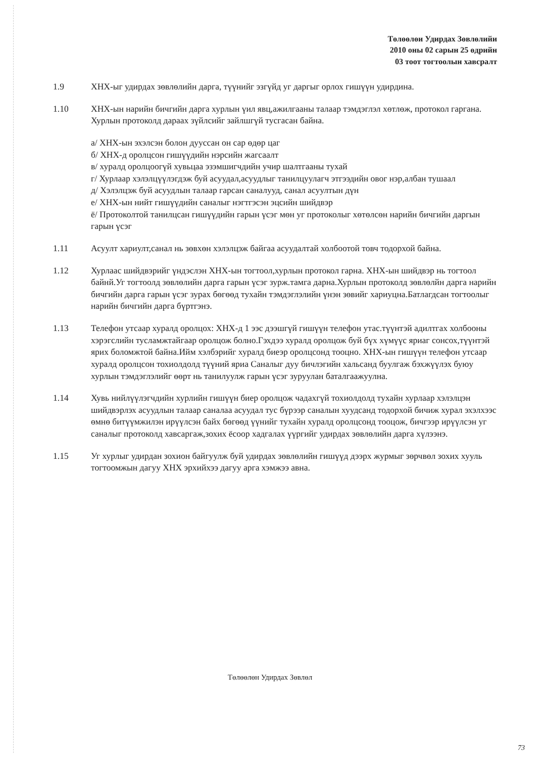Төлөөлөи Удирдах Зөвлөлийи
2010 оны 02 сарын 25 өдрийн
03 тоот тогтоолын хавсралт
1.9 ХНХ-ыг удирдах зөвлөлийн дарга, түүнийг эзгүйд уг даргыг орлох гишүүн удирдина.
1.10 ХНХ-ын нарийн бичгийн дарга хурлын үил явц,ажилгааны талаар тэмдэглэл хөтлөж, протокол гаргана. Хурлын протоколд дараах зүйлсийг зайлшгүй тусгасан байна.
а/ ХНХ-ын эхэлсэн болон дууссан он сар өдөр цаг
б/ ХНХ-д оролцсон гишүүдийн нэрсийн жагсаалт
в/ хуралд оролцоогүй хувьцаа эзэмшигчдийн учир шалтгааны тухай
г/ Хурлаар хэлэлцүүлэгдэж буй асуудал,асуудлыг танилцуулагч этгээдийн овог нэр,албан тушаал
д/ Хэлэлцэж буй асуудлын талаар гарсан саналууд, санал асуултын дүн
е/ ХНХ-ын нийт гишүүдийн саналыг нэгтгэсэн эцсийн шийдвэр
ё/ Протоколтой танилцсан гишүүдийн гарын үсэг мөн уг протоколыг хөтөлсөн нарийн бичгийн даргын гарын үсэг
1.11 Асуулт хариулт,санал нь зөвхөн хэлэлцэж байгаа асуудалтай холбоотой товч тодорхой байна.
1.12 Хурлаас шийдвэрийг үндэслэн ХНХ-ын тогтоол,хурлын протокол гарна. ХНХ-ын шийдвэр нь тогтоол байнй.Уг тогтоолд зөвлөлийн дарга гарын үсэг зурж.тамга дарна.Хурлын протоколд зөвлөлйн дарга нарийн бичгийн дарга гарын үсэг зурах бөгөөд тухайн тэмдэглэлийн үнэн зөвийг хариуцна.Батлагдсан тогтоолыг нарийн бичгийн дарга бүртгэнэ.
1.13 Телефон утсаар хуралд оролцох: ХНХ-д 1 ээс дээшгүй гишүүн телефон утас.түүнтэй адилтгах холбооны хэрэгслийн тусламжтайгаар оролцож болно.Гэхдээ хуралд оролцож буй бүх хүмүүс яриаг сонсох,түүнтэй ярих боломжтой байна.Ийм хэлбэрийг хуралд биеэр оролцсонд тооцно. ХНХ-ын гишүүн телефон утсаар хуралд оролцсон тохиолдолд түүний яриа Саналыг дуу бичлэгийн хальсанд буулгаж бэхжүүлэх буюу хурлын тэмдэглэлийг өөрт нь танилуулж гарын үсэг зуруулан баталгаажуулна.
1.14 Хувь нийлүүлэгчдийн хурлийн гишүүн биер оролцож чадахгүй тохиолдолд тухайн хурлаар хэлэлцэн шийдвэрлэх асуудлын талаар саналаа асуудал тус бүрээр саналын хуудсанд тодорхой бичиж хурал эхэлхээс өмнө битүүмжилэн ирүүлсэн байх бөгөөд үүнийг тухайн хуралд оролцсонд тооцож, бичгээр ирүүлсэн уг саналыг протоколд хавсаргаж,зохих ёсоор хадгалах үүргийг удирдах зөвлөлийн дарга хүлээнэ.
1.15 Уг хурлыг удирдан зохион байгуулж буй удирдах зөвлөлийн гишүүд дээрх журмыг зөрчвөл зохих хууль тогтоомжын дагуу ХНХ эрхийхээ дагуу арга хэмжээ авна.
Төлөөлөн Удирдах Зөвлөл
73